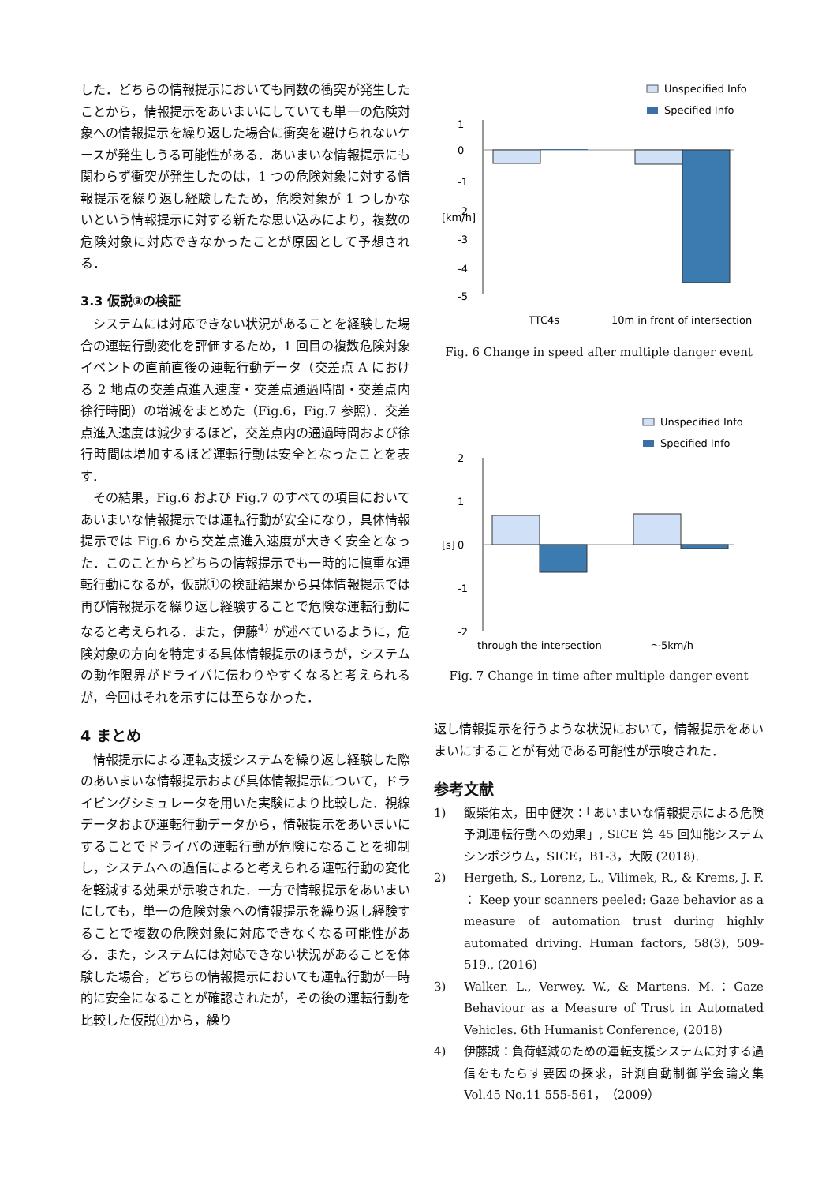した．どちらの情報提示においても同数の衝突が発生したことから，情報提示をあいまいにしていても単一の危険対象への情報提示を繰り返した場合に衝突を避けられないケースが発生しうる可能性がある．あいまいな情報提示にも関わらず衝突が発生したのは，1 つの危険対象に対する情報提示を繰り返し経験したため，危険対象が 1 つしかないという情報提示に対する新たな思い込みにより，複数の危険対象に対応できなかったことが原因として予想される．
3.3 仮説③の検証
システムには対応できない状況があることを経験した場合の運転行動変化を評価するため，1 回目の複数危険対象イベントの直前直後の運転行動データ（交差点 A における 2 地点の交差点進入速度・交差点通過時間・交差点内徐行時間）の増減をまとめた（Fig.6，Fig.7 参照）．交差点進入速度は減少するほど，交差点内の通過時間および徐行時間は増加するほど運転行動は安全となったことを表す．
その結果，Fig.6 および Fig.7 のすべての項目においてあいまいな情報提示では運転行動が安全になり，具体情報提示では Fig.6 から交差点進入速度が大きく安全となった．このことからどちらの情報提示でも一時的に慎重な運転行動になるが，仮説①の検証結果から具体情報提示では再び情報提示を繰り返し経験することで危険な運転行動になると考えられる．また，伊藤<sup>4)</sup> が述べているように，危険対象の方向を特定する具体情報提示のほうが，システムの動作限界がドライバに伝わりやすくなると考えられるが，今回はそれを示すには至らなかった．
4 まとめ
情報提示による運転支援システムを繰り返し経験した際のあいまいな情報提示および具体情報提示について，ドライビングシミュレータを用いた実験により比較した．視線データおよび運転行動データから，情報提示をあいまいにすることでドライバの運転行動が危険になることを抑制し，システムへの過信によると考えられる運転行動の変化を軽減する効果が示唆された．一方で情報提示をあいまいにしても，単一の危険対象への情報提示を繰り返し経験することで複数の危険対象に対応できなくなる可能性がある．また，システムには対応できない状況があることを体験した場合，どちらの情報提示においても運転行動が一時的に安全になることが確認されたが，その後の運転行動を比較した仮説①から，繰り
Unspecified Info
Specified Info
1
0
-1
-2
-3
-4
-5
[km/h]
TTC4s
10m in front of intersection
Fig. 6 Change in speed after multiple danger event
Unspecified Info
Specified Info
2
1
0
-1
-2
[s]
through the intersection
～5km/h
Fig. 7 Change in time after multiple danger event
返し情報提示を行うような状況において，情報提示をあいまいにすることが有効である可能性が示唆された．
参考文献
1) 飯柴佑太，田中健次：「あいまいな情報提示による危険予測運転行動への効果」, SICE 第 45 回知能システムシンポジウム，SICE，B1-3，大阪 (2018).
2) Hergeth, S., Lorenz, L., Vilimek, R., & Krems, J. F. ： Keep your scanners peeled: Gaze behavior as a measure of automation trust during highly automated driving. Human factors, 58(3), 509-519., (2016)
3) Walker. L., Verwey. W., & Martens. M.：Gaze Behaviour as a Measure of Trust in Automated Vehicles. 6th Humanist Conference, (2018)
4) 伊藤誠：負荷軽減のための運転支援システムに対する過信をもたらす要因の探求，計測自動制御学会論文集 Vol.45 No.11 555-561，（2009）